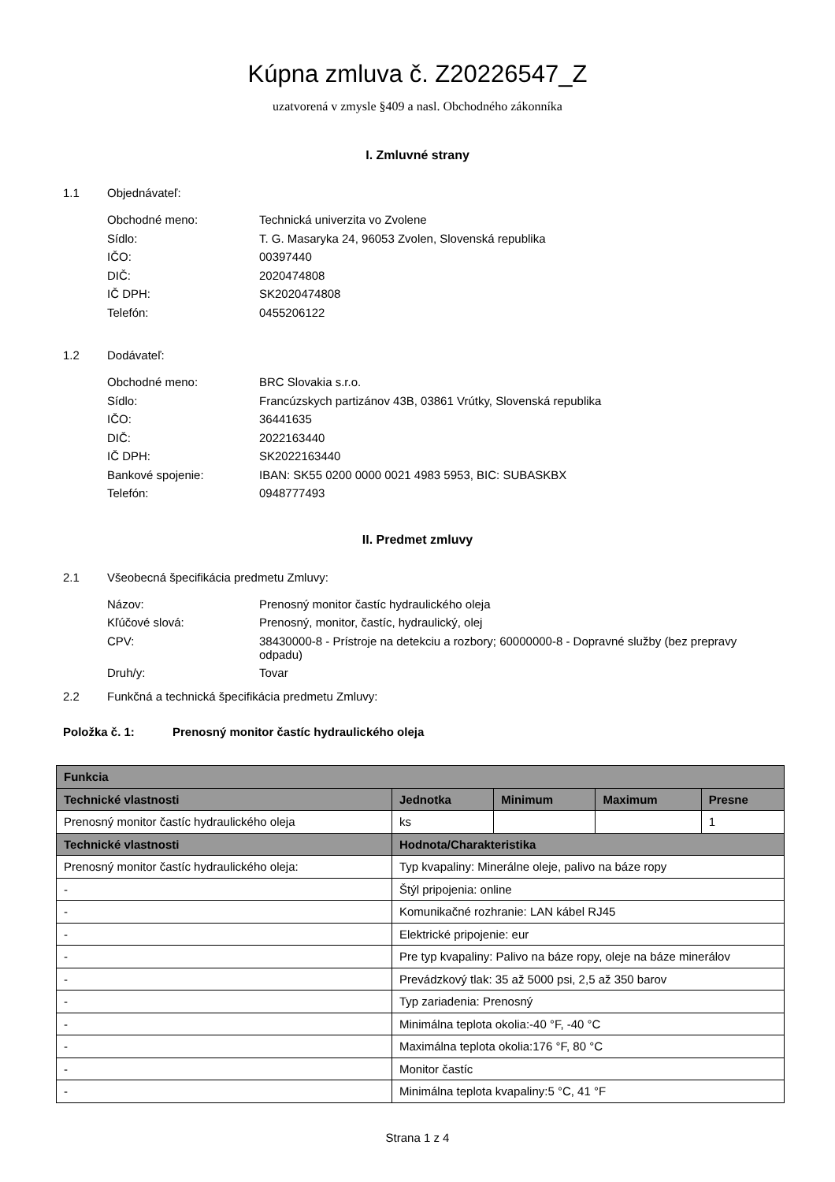Kúpna zmluva č. Z20226547_Z
uzatvorená v zmysle §409 a nasl. Obchodného zákonníka
I. Zmluvné strany
1.1 Objednávateľ:
Obchodné meno: Technická univerzita vo Zvolene
Sídlo: T. G. Masaryka 24, 96053 Zvolen, Slovenská republika
IČO: 00397440
DIČ: 2020474808
IČ DPH: SK2020474808
Telefón: 0455206122
1.2 Dodávateľ:
Obchodné meno: BRC Slovakia s.r.o.
Sídlo: Francúzskych partizánov 43B, 03861 Vrútky, Slovenská republika
IČO: 36441635
DIČ: 2022163440
IČ DPH: SK2022163440
Bankové spojenie: IBAN: SK55 0200 0000 0021 4983 5953, BIC: SUBASKBX
Telefón: 0948777493
II. Predmet zmluvy
2.1 Všeobecná špecifikácia predmetu Zmluvy:
Názov: Prenosný monitor častíc hydraulického oleja
Kľúčové slová: Prenosný, monitor, častíc, hydraulický, olej
CPV: 38430000-8 - Prístroje na detekciu a rozbory; 60000000-8 - Dopravné služby (bez prepravy odpadu)
Druh/y: Tovar
2.2 Funkčná a technická špecifikácia predmetu Zmluvy:
Položka č. 1: Prenosný monitor častíc hydraulického oleja
| Funkcia | | | | |
| --- | --- | --- | --- | --- |
| Technické vlastnosti | Jednotka | Minimum | Maximum | Presne |
| Prenosný monitor častíc hydraulického oleja | ks | | | 1 |
| Technické vlastnosti | Hodnota/Charakteristika | | | |
| Prenosný monitor častíc hydraulického oleja: | Typ kvapaliny: Minerálne oleje, palivo na báze ropy | | | |
| - | Štýl pripojenia: online | | | |
| - | Komunikačné rozhranie: LAN kábel RJ45 | | | |
| - | Elektrické pripojenie: eur | | | |
| - | Pre typ kvapaliny: Palivo na báze ropy, oleje na báze minerálov | | | |
| - | Prevádzkový tlak: 35 až 5000 psi, 2,5 až 350 barov | | | |
| - | Typ zariadenia: Prenosný | | | |
| - | Minimálna teplota okolia:-40 °F, -40 °C | | | |
| - | Maximálna teplota okolia:176 °F, 80 °C | | | |
| - | Monitor častíc | | | |
| - | Minimálna teplota kvapaliny:5 °C, 41 °F | | | |
Strana 1 z 4